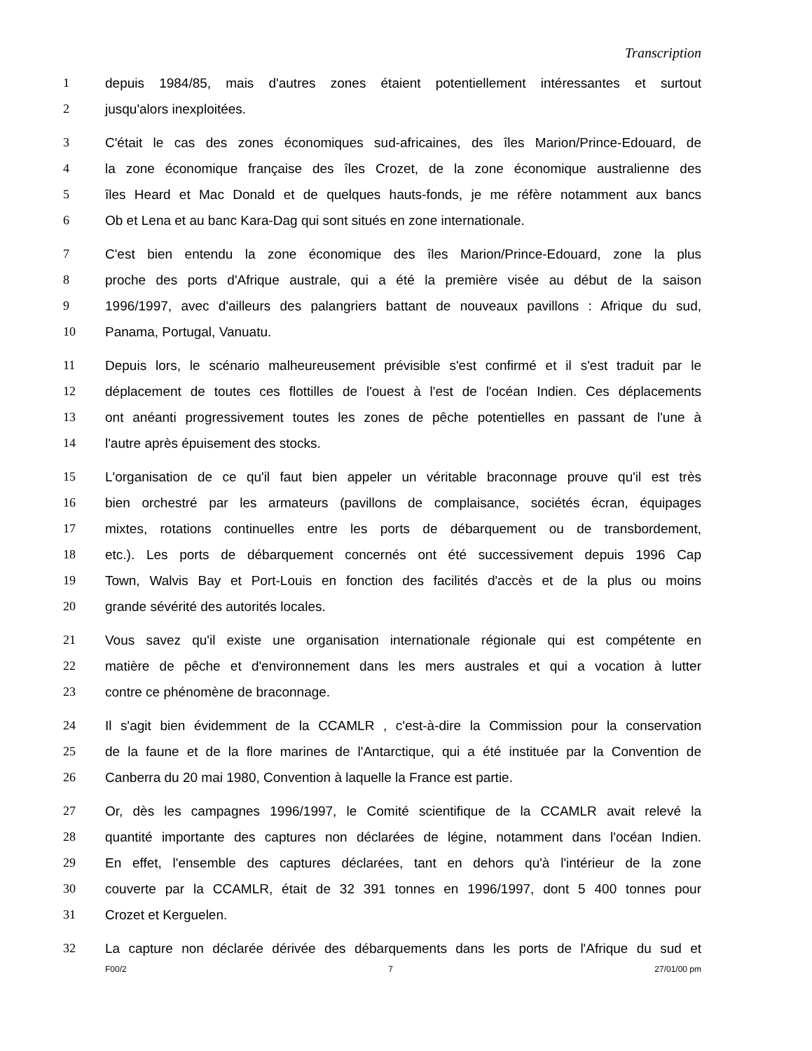Transcription
1 depuis 1984/85, mais d'autres zones étaient potentiellement intéressantes et surtout
2 jusqu'alors inexploitées.
3 C'était le cas des zones économiques sud-africaines, des îles Marion/Prince-Edouard, de
4 la zone économique française des îles Crozet, de la zone économique australienne des
5 îles Heard et Mac Donald et de quelques hauts-fonds, je me réfère notamment aux bancs
6 Ob et Lena et au banc Kara-Dag qui sont situés en zone internationale.
7 C'est bien entendu la zone économique des îles Marion/Prince-Edouard, zone la plus
8 proche des ports d'Afrique australe, qui a été la première visée au début de la saison
9 1996/1997, avec d'ailleurs des palangriers battant de nouveaux pavillons : Afrique du sud,
10 Panama, Portugal, Vanuatu.
11 Depuis lors, le scénario malheureusement prévisible s'est confirmé et il s'est traduit par le
12 déplacement de toutes ces flottilles de l'ouest à l'est de l'océan Indien. Ces déplacements
13 ont anéanti progressivement toutes les zones de pêche potentielles en passant de l'une à
14 l'autre après épuisement des stocks.
15 L'organisation de ce qu'il faut bien appeler un véritable braconnage prouve qu'il est très
16 bien orchestré par les armateurs (pavillons de complaisance, sociétés écran, équipages
17 mixtes, rotations continuelles entre les ports de débarquement ou de transbordement,
18 etc.). Les ports de débarquement concernés ont été successivement depuis 1996 Cap
19 Town, Walvis Bay et Port-Louis en fonction des facilités d'accès et de la plus ou moins
20 grande sévérité des autorités locales.
21 Vous savez qu'il existe une organisation internationale régionale qui est compétente en
22 matière de pêche et d'environnement dans les mers australes et qui a vocation à lutter
23 contre ce phénomène de braconnage.
24 Il s'agit bien évidemment de la CCAMLR , c'est-à-dire la Commission pour la conservation
25 de la faune et de la flore marines de l'Antarctique, qui a été instituée par la Convention de
26 Canberra du 20 mai 1980, Convention à laquelle la France est partie.
27 Or, dès les campagnes 1996/1997, le Comité scientifique de la CCAMLR avait relevé la
28 quantité importante des captures non déclarées de légine, notamment dans l'océan Indien.
29 En effet, l'ensemble des captures déclarées, tant en dehors qu'à l'intérieur de la zone
30 couverte par la CCAMLR, était de 32 391 tonnes en 1996/1997, dont 5 400 tonnes pour
31 Crozet et Kerguelen.
32 La capture non déclarée dérivée des débarquements dans les ports de l'Afrique du sud et
F00/2 7 27/01/00 pm